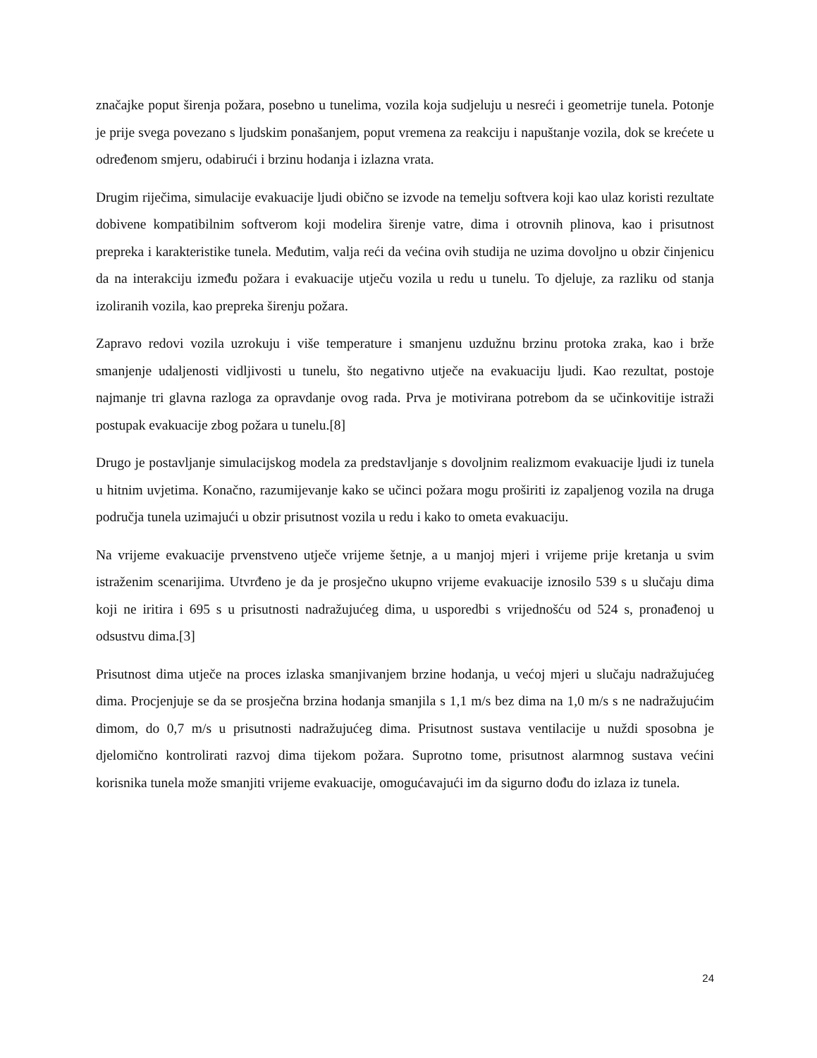značajke poput širenja požara, posebno u tunelima, vozila koja sudjeluju u nesreći i geometrije tunela. Potonje je prije svega povezano s ljudskim ponašanjem, poput vremena za reakciju i napuštanje vozila, dok se krećete u određenom smjeru, odabirući i brzinu hodanja i izlazna vrata.
Drugim riječima, simulacije evakuacije ljudi obično se izvode na temelju softvera koji kao ulaz koristi rezultate dobivene kompatibilnim softverom koji modelira širenje vatre, dima i otrovnih plinova, kao i prisutnost prepreka i karakteristike tunela. Međutim, valja reći da većina ovih studija ne uzima dovoljno u obzir činjenicu da na interakciju između požara i evakuacije utječu vozila u redu u tunelu. To djeluje, za razliku od stanja izoliranih vozila, kao prepreka širenju požara.
Zapravo redovi vozila uzrokuju i više temperature i smanjenu uzdužnu brzinu protoka zraka, kao i brže smanjenje udaljenosti vidljivosti u tunelu, što negativno utječe na evakuaciju ljudi. Kao rezultat, postoje najmanje tri glavna razloga za opravdanje ovog rada. Prva je motivirana potrebom da se učinkovitije istraži postupak evakuacije zbog požara u tunelu.[8]
Drugo je postavljanje simulacijskog modela za predstavljanje s dovoljnim realizmom evakuacije ljudi iz tunela u hitnim uvjetima. Konačno, razumijevanje kako se učinci požara mogu proširiti iz zapaljenog vozila na druga područja tunela uzimajući u obzir prisutnost vozila u redu i kako to ometa evakuaciju.
Na vrijeme evakuacije prvenstveno utječe vrijeme šetnje, a u manjoj mjeri i vrijeme prije kretanja u svim istraženim scenarijima. Utvrđeno je da je prosječno ukupno vrijeme evakuacije iznosilo 539 s u slučaju dima koji ne iritira i 695 s u prisutnosti nadražujućeg dima, u usporedbi s vrijednošću od 524 s, pronađenoj u odsustvu dima.[3]
Prisutnost dima utječe na proces izlaska smanjivanjem brzine hodanja, u većoj mjeri u slučaju nadražujućeg dima. Procjenjuje se da se prosječna brzina hodanja smanjila s 1,1 m/s bez dima na 1,0 m/s s ne nadražujućim dimom, do 0,7 m/s u prisutnosti nadražujućeg dima. Prisutnost sustava ventilacije u nuždi sposobna je djelomično kontrolirati razvoj dima tijekom požara. Suprotno tome, prisutnost alarmnog sustava većini korisnika tunela može smanjiti vrijeme evakuacije, omogućavajući im da sigurno dođu do izlaza iz tunela.
24